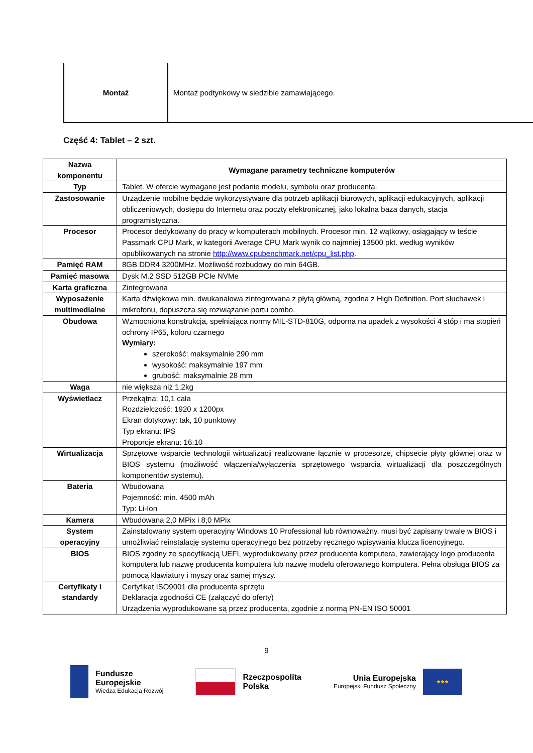Montaż Montaż podtynkowy w siedzibie zamawiającego.
Część 4: Tablet – 2 szt.
| Nazwa komponentu | Wymagane parametry techniczne komputerów |
| --- | --- |
| Typ | Tablet. W ofercie wymagane jest podanie modelu, symbolu oraz producenta. |
| Zastosowanie | Urządzenie mobilne będzie wykorzystywane dla potrzeb aplikacji biurowych, aplikacji edukacyjnych, aplikacji obliczeniowych, dostępu do Internetu oraz poczty elektronicznej, jako lokalna baza danych, stacja programistyczna. |
| Procesor | Procesor dedykowany do pracy w komputerach mobilnych. Procesor min. 12 wątkowy, osiągający w teście Passmark CPU Mark, w kategorii Average CPU Mark wynik co najmniej 13500 pkt. według wyników opublikowanych na stronie http://www.cpubenchmark.net/cpu_list.php . |
| Pamięć RAM | 8GB DDR4 3200MHz. Możliwość rozbudowy do min 64GB. |
| Pamięć masowa | Dysk M.2 SSD 512GB PCIe NVMe |
| Karta graficzna | Zintegrowana |
| Wyposażenie multimedialne | Karta dźwiękowa min. dwukanałowa zintegrowana z płytą główną, zgodna z High Definition. Port słuchawek i mikrofonu, dopuszcza się rozwiązanie portu combo. |
| Obudowa | Wzmocniona konstrukcja, spełniająca normy MIL-STD-810G, odporna na upadek z wysokości 4 stóp i ma stopień ochrony IP65, koloru czarnego Wymiary: szerokość: maksymalnie 290 mm wysokość: maksymalnie 197 mm grubość: maksymalnie 28 mm |
| Waga | nie większa niż 1,2kg |
| Wyświetlacz | Przekątna: 10,1 cala Rozdzielczość: 1920 x 1200px Ekran dotykowy: tak, 10 punktowy Typ ekranu: IPS Proporcje ekranu: 16:10 |
| Wirtualizacja | Sprzętowe wsparcie technologii wirtualizacji realizowane łącznie w procesorze, chipsecie płyty głównej oraz w BIOS systemu (możliwość włączenia/wyłączenia sprzętowego wsparcia wirtualizacji dla poszczególnych komponentów systemu). |
| Bateria | Wbudowana Pojemność: min. 4500 mAh Typ: Li-Ion |
| Kamera | Wbudowana 2,0 MPix i 8,0 MPix |
| System operacyjny | Zainstalowany system operacyjny Windows 10 Professional lub równoważny, musi być zapisany trwale w BIOS i umożliwiać reinstalację systemu operacyjnego bez potrzeby ręcznego wpisywania klucza licencyjnego. |
| BIOS | BIOS zgodny ze specyfikacją UEFI, wyprodukowany przez producenta komputera, zawierający logo producenta komputera lub nazwę producenta komputera lub nazwę modelu oferowanego komputera. Pełna obsługa BIOS za pomocą klawiatury i myszy oraz samej myszy. |
| Certyfikaty i standardy | Certyfikat ISO9001 dla producenta sprzętu Deklaracja zgodności CE (załączyć do oferty) Urządzenia wyprodukowane są przez producenta, zgodnie z normą PN-EN ISO 50001 |
9
Fundusze
Europejskie
Wiedza Edukacja Rozwój
Rzeczpospolita
Polska
Unia Europejska
Europejski Fundusz Społeczny
★★★